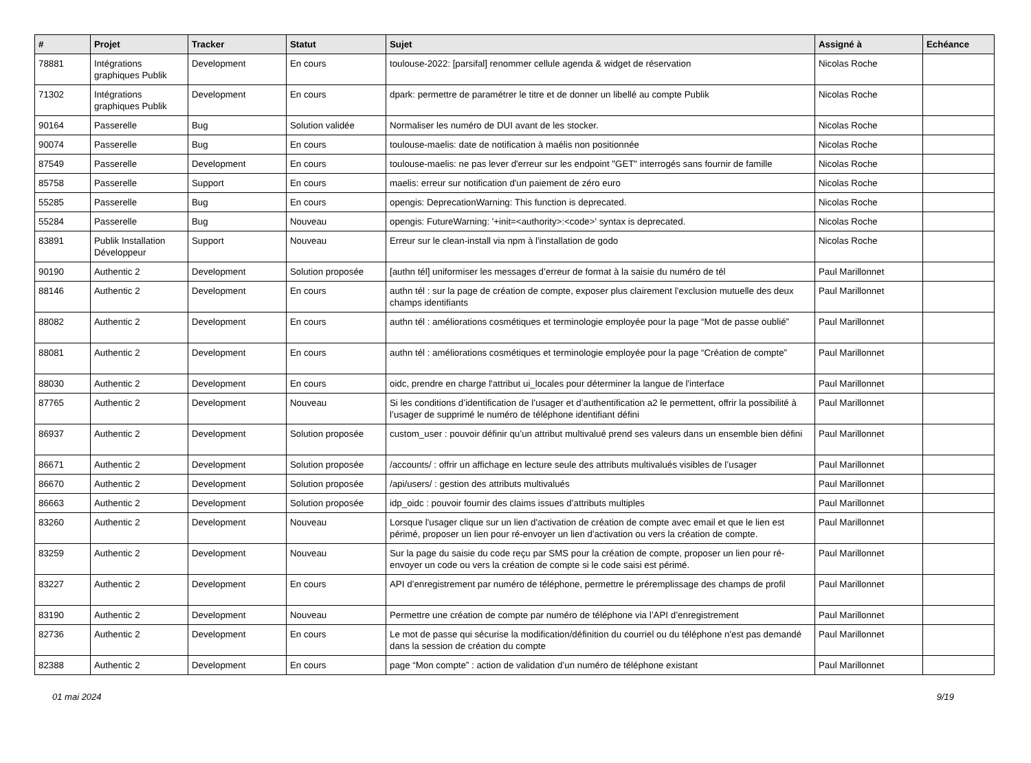| # | Projet | Tracker | Statut | Sujet | Assigné à | Echéance |
| --- | --- | --- | --- | --- | --- | --- |
| 78881 | Intégrations graphiques Publik | Development | En cours | toulouse-2022: [parsifal] renommer cellule agenda & widget de réservation | Nicolas Roche | |
| 71302 | Intégrations graphiques Publik | Development | En cours | dpark: permettre de paramétrer le titre et de donner un libellé au compte Publik | Nicolas Roche | |
| 90164 | Passerelle | Bug | Solution validée | Normaliser les numéro de DUI avant de les stocker. | Nicolas Roche | |
| 90074 | Passerelle | Bug | En cours | toulouse-maelis: date de notification à maélis non positionnée | Nicolas Roche | |
| 87549 | Passerelle | Development | En cours | toulouse-maelis: ne pas lever d'erreur sur les endpoint "GET" interrogés sans fournir de famille | Nicolas Roche | |
| 85758 | Passerelle | Support | En cours | maelis: erreur sur notification d'un paiement de zéro euro | Nicolas Roche | |
| 55285 | Passerelle | Bug | En cours | opengis: DeprecationWarning: This function is deprecated. | Nicolas Roche | |
| 55284 | Passerelle | Bug | Nouveau | opengis: FutureWarning: '+init=<authority>:<code>' syntax is deprecated. | Nicolas Roche | |
| 83891 | Publik Installation Développeur | Support | Nouveau | Erreur sur le clean-install via npm à l'installation de godo | Nicolas Roche | |
| 90190 | Authentic 2 | Development | Solution proposée | [authn tél] uniformiser les messages d’erreur de format à la saisie du numéro de tél | Paul Marillonnet | |
| 88146 | Authentic 2 | Development | En cours | authn tél : sur la page de création de compte, exposer plus clairement l’exclusion mutuelle des deux champs identifiants | Paul Marillonnet | |
| 88082 | Authentic 2 | Development | En cours | authn tél : améliorations cosmétiques et terminologie employée pour la page “Mot de passe oublié” | Paul Marillonnet | |
| 88081 | Authentic 2 | Development | En cours | authn tél : améliorations cosmétiques et terminologie employée pour la page “Création de compte” | Paul Marillonnet | |
| 88030 | Authentic 2 | Development | En cours | oidc, prendre en charge l'attribut ui_locales pour déterminer la langue de l'interface | Paul Marillonnet | |
| 87765 | Authentic 2 | Development | Nouveau | Si les conditions d’identification de l’usager et d’authentification a2 le permettent, offrir la possibilité à l’usager de supprimé le numéro de téléphone identifiant défini | Paul Marillonnet | |
| 86937 | Authentic 2 | Development | Solution proposée | custom_user : pouvoir définir qu’un attribut multivalué prend ses valeurs dans un ensemble bien défini | Paul Marillonnet | |
| 86671 | Authentic 2 | Development | Solution proposée | /accounts/ : offrir un affichage en lecture seule des attributs multivalués visibles de l’usager | Paul Marillonnet | |
| 86670 | Authentic 2 | Development | Solution proposée | /api/users/ : gestion des attributs multivalués | Paul Marillonnet | |
| 86663 | Authentic 2 | Development | Solution proposée | idp_oidc : pouvoir fournir des claims issues d’attributs multiples | Paul Marillonnet | |
| 83260 | Authentic 2 | Development | Nouveau | Lorsque l'usager clique sur un lien d'activation de création de compte avec email et que le lien est périmé, proposer un lien pour ré-envoyer un lien d'activation ou vers la création de compte. | Paul Marillonnet | |
| 83259 | Authentic 2 | Development | Nouveau | Sur la page du saisie du code reçu par SMS pour la création de compte, proposer un lien pour ré-envoyer un code ou vers la création de compte si le code saisi est périmé. | Paul Marillonnet | |
| 83227 | Authentic 2 | Development | En cours | API d’enregistrement par numéro de téléphone, permettre le préremplissage des champs de profil | Paul Marillonnet | |
| 83190 | Authentic 2 | Development | Nouveau | Permettre une création de compte par numéro de téléphone via l’API d’enregistrement | Paul Marillonnet | |
| 82736 | Authentic 2 | Development | En cours | Le mot de passe qui sécurise la modification/définition du courriel ou du téléphone n'est pas demandé dans la session de création du compte | Paul Marillonnet | |
| 82388 | Authentic 2 | Development | En cours | page “Mon compte” : action de validation d’un numéro de téléphone existant | Paul Marillonnet | |
01 mai 2024 9/19